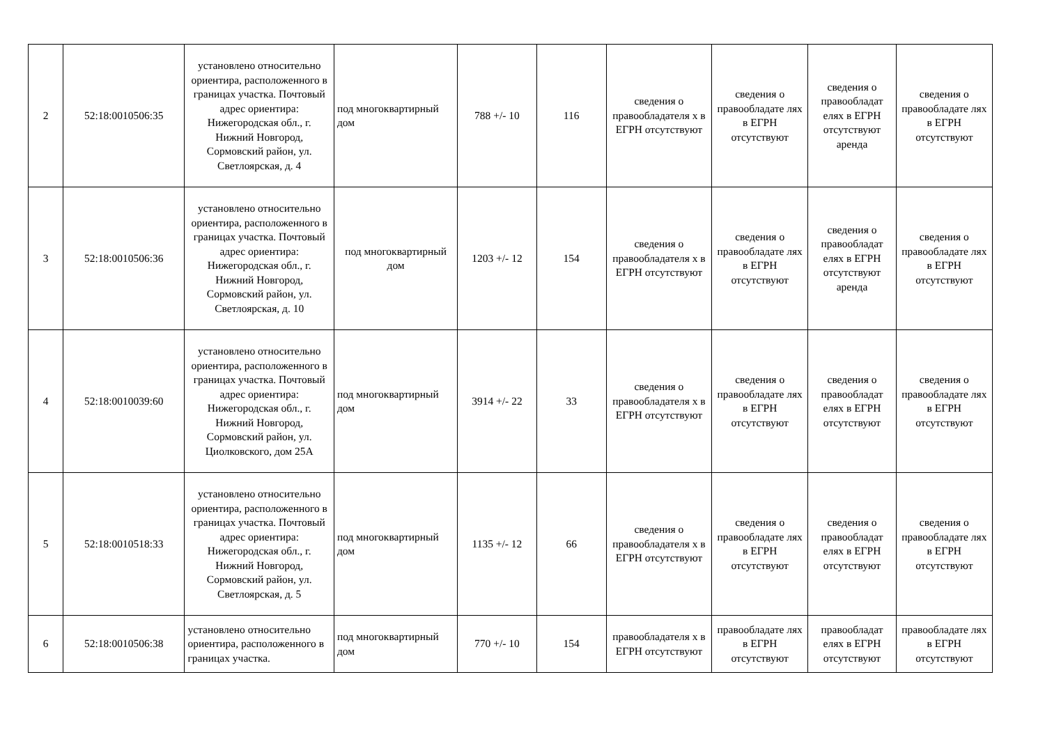| 2 | 52:18:0010506:35 | установлено относительно ориентира, расположенного в границах участка. Почтовый адрес ориентира: Нижегородская обл., г. Нижний Новгород, Сормовский район, ул. Светлоярская, д. 4 | под многоквартирный дом | 788 +/- 10 | 116 | сведения о правообладателя х в ЕГРН отсутствуют | сведения о правообладате лях в ЕГРН отсутствуют | сведения о правообладат елях в ЕГРН отсутствуют аренда | сведения о правообладате лях в ЕГРН отсутствуют |
| 3 | 52:18:0010506:36 | установлено относительно ориентира, расположенного в границах участка. Почтовый адрес ориентира: Нижегородская обл., г. Нижний Новгород, Сормовский район, ул. Светлоярская, д. 10 | под многоквартирный дом | 1203 +/- 12 | 154 | сведения о правообладателя х в ЕГРН отсутствуют | сведения о правообладате лях в ЕГРН отсутствуют | сведения о правообладат елях в ЕГРН отсутствуют аренда | сведения о правообладате лях в ЕГРН отсутствуют |
| 4 | 52:18:0010039:60 | установлено относительно ориентира, расположенного в границах участка. Почтовый адрес ориентира: Нижегородская обл., г. Нижний Новгород, Сормовский район, ул. Циолковского, дом 25А | под многоквартирный дом | 3914 +/- 22 | 33 | сведения о правообладателя х в ЕГРН отсутствуют | сведения о правообладате лях в ЕГРН отсутствуют | сведения о правообладат елях в ЕГРН отсутствуют | сведения о правообладате лях в ЕГРН отсутствуют |
| 5 | 52:18:0010518:33 | установлено относительно ориентира, расположенного в границах участка. Почтовый адрес ориентира: Нижегородская обл., г. Нижний Новгород, Сормовский район, ул. Светлоярская, д. 5 | под многоквартирный дом | 1135 +/- 12 | 66 | сведения о правообладателя х в ЕГРН отсутствуют | сведения о правообладате лях в ЕГРН отсутствуют | сведения о правообладат елях в ЕГРН отсутствуют | сведения о правообладате лях в ЕГРН отсутствуют |
| 6 | 52:18:0010506:38 | установлено относительно ориентира, расположенного в границах участка. | под многоквартирный дом | 770 +/- 10 | 154 | правообладателя х в ЕГРН отсутствуют | правообладате лях в ЕГРН отсутствуют | правообладат елях в ЕГРН отсутствуют | правообладате лях в ЕГРН отсутствуют |